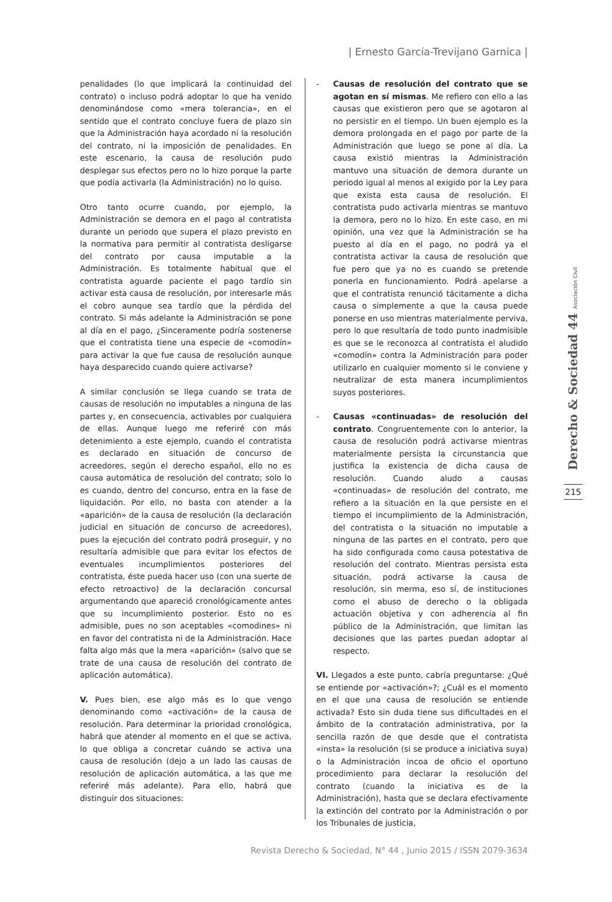| Ernesto García-Trevijano Garnica |
penalidades (lo que implicará la continuidad del contrato) o incluso podrá adoptar lo que ha venido denominándose como «mera tolerancia», en el sentido que el contrato concluye fuera de plazo sin que la Administración haya acordado ni la resolución del contrato, ni la imposición de penalidades. En este escenario, la causa de resolución pudo desplegar sus efectos pero no lo hizo porque la parte que podía activarla (la Administración) no lo quiso.
Otro tanto ocurre cuando, por ejemplo, la Administración se demora en el pago al contratista durante un periodo que supera el plazo previsto en la normativa para permitir al contratista desligarse del contrato por causa imputable a la Administración. Es totalmente habitual que el contratista aguarde paciente el pago tardío sin activar esta causa de resolución, por interesarle más el cobro aunque sea tardío que la pérdida del contrato. Si más adelante la Administración se pone al día en el pago, ¿Sinceramente podría sostenerse que el contratista tiene una especie de «comodín» para activar la que fue causa de resolución aunque haya desparecido cuando quiere activarse?
A similar conclusión se llega cuando se trata de causas de resolución no imputables a ninguna de las partes y, en consecuencia, activables por cualquiera de ellas. Aunque luego me referiré con más detenimiento a este ejemplo, cuando el contratista es declarado en situación de concurso de acreedores, según el derecho español, ello no es causa automática de resolución del contrato; solo lo es cuando, dentro del concurso, entra en la fase de liquidación. Por ello, no basta con atender a la «aparición» de la causa de resolución (la declaración judicial en situación de concurso de acreedores), pues la ejecución del contrato podrá proseguir, y no resultaría admisible que para evitar los efectos de eventuales incumplimientos posteriores del contratista, éste pueda hacer uso (con una suerte de efecto retroactivo) de la declaración concursal argumentando que apareció cronológicamente antes que su incumplimiento posterior. Esto no es admisible, pues no son aceptables «comodines» ni en favor del contratista ni de la Administración. Hace falta algo más que la mera «aparición» (salvo que se trate de una causa de resolución del contrato de aplicación automática).
V. Pues bien, ese algo más es lo que vengo denominando como «activación» de la causa de resolución. Para determinar la prioridad cronológica, habrá que atender al momento en el que se activa, lo que obliga a concretar cuándo se activa una causa de resolución (dejo a un lado las causas de resolución de aplicación automática, a las que me referiré más adelante). Para ello, habrá que distinguir dos situaciones:
- Causas de resolución del contrato que se agotan en sí mismas. Me refiero con ello a las causas que existieron pero que se agotaron al no persistir en el tiempo. Un buen ejemplo es la demora prolongada en el pago por parte de la Administración que luego se pone al día. La causa existió mientras la Administración mantuvo una situación de demora durante un periodo igual al menos al exigido por la Ley para que exista esta causa de resolución. El contratista pudo activarla mientras se mantuvo la demora, pero no lo hizo. En este caso, en mi opinión, una vez que la Administración se ha puesto al día en el pago, no podrá ya el contratista activar la causa de resolución que fue pero que ya no es cuando se pretende ponerla en funcionamiento. Podrá apelarse a que el contratista renunció tácitamente a dicha causa o simplemente a que la causa puede ponerse en uso mientras materialmente perviva, pero lo que resultaría de todo punto inadmisible es que se le reconozca al contratista el aludido «comodín» contra la Administración para poder utilizarlo en cualquier momento si le conviene y neutralizar de esta manera incumplimientos suyos posteriores.
- Causas «continuadas» de resolución del contrato. Congruentemente con lo anterior, la causa de resolución podrá activarse mientras materialmente persista la circunstancia que justifica la existencia de dicha causa de resolución. Cuando aludo a causas «continuadas» de resolución del contrato, me refiero a la situación en la que persiste en el tiempo el incumplimiento de la Administración, del contratista o la situación no imputable a ninguna de las partes en el contrato, pero que ha sido configurada como causa potestativa de resolución del contrato. Mientras persista esta situación, podrá activarse la causa de resolución, sin merma, eso sí, de instituciones como el abuso de derecho o la obligada actuación objetiva y con adherencia al fin público de la Administración, que limitan las decisiones que las partes puedan adoptar al respecto.
VI. Llegados a este punto, cabría preguntarse: ¿Qué se entiende por «activación»?; ¿Cuál es el momento en el que una causa de resolución se entiende activada? Esto sin duda tiene sus dificultades en el ámbito de la contratación administrativa, por la sencilla razón de que desde que el contratista «insta» la resolución (si se produce a iniciativa suya) o la Administración incoa de oficio el oportuno procedimiento para declarar la resolución del contrato (cuando la iniciativa es de la Administración), hasta que se declara efectivamente la extinción del contrato por la Administración o por los Tribunales de justicia,
Derecho & Sociedad 44 Asociación Civil
215
Revista Derecho & Sociedad, N° 44 , Junio 2015 / ISSN 2079-3634